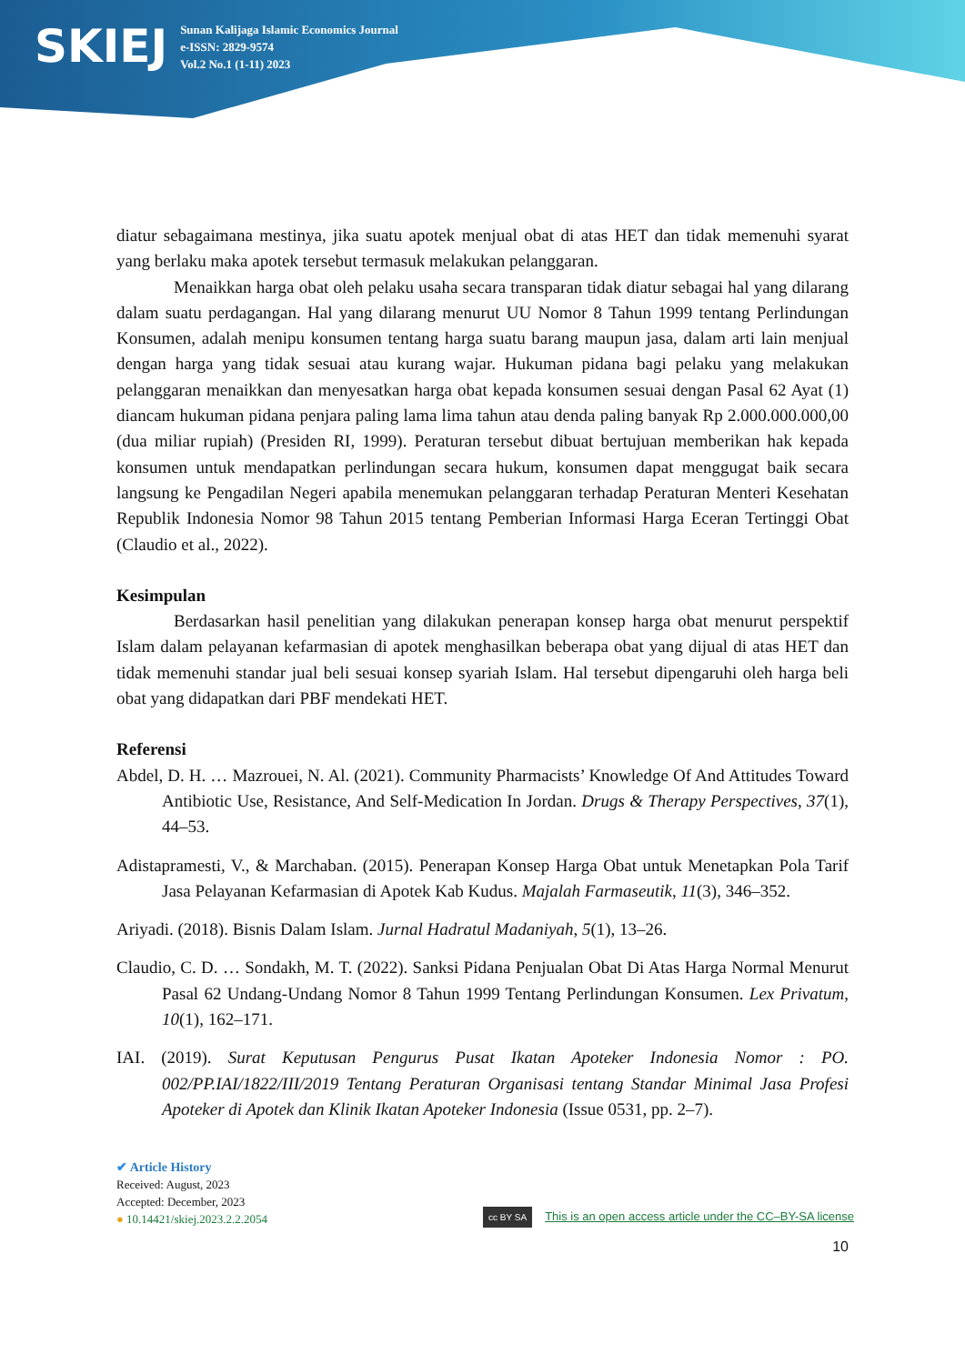SKIEJ
Sunan Kalijaga Islamic Economics Journal
e-ISSN: 2829-9574
Vol.2 No.1 (1-11) 2023
diatur sebagaimana mestinya, jika suatu apotek menjual obat di atas HET dan tidak memenuhi syarat yang berlaku maka apotek tersebut termasuk melakukan pelanggaran.
Menaikkan harga obat oleh pelaku usaha secara transparan tidak diatur sebagai hal yang dilarang dalam suatu perdagangan. Hal yang dilarang menurut UU Nomor 8 Tahun 1999 tentang Perlindungan Konsumen, adalah menipu konsumen tentang harga suatu barang maupun jasa, dalam arti lain menjual dengan harga yang tidak sesuai atau kurang wajar. Hukuman pidana bagi pelaku yang melakukan pelanggaran menaikkan dan menyesatkan harga obat kepada konsumen sesuai dengan Pasal 62 Ayat (1) diancam hukuman pidana penjara paling lama lima tahun atau denda paling banyak Rp 2.000.000.000,00 (dua miliar rupiah) (Presiden RI, 1999). Peraturan tersebut dibuat bertujuan memberikan hak kepada konsumen untuk mendapatkan perlindungan secara hukum, konsumen dapat menggugat baik secara langsung ke Pengadilan Negeri apabila menemukan pelanggaran terhadap Peraturan Menteri Kesehatan Republik Indonesia Nomor 98 Tahun 2015 tentang Pemberian Informasi Harga Eceran Tertinggi Obat (Claudio et al., 2022).
Kesimpulan
Berdasarkan hasil penelitian yang dilakukan penerapan konsep harga obat menurut perspektif Islam dalam pelayanan kefarmasian di apotek menghasilkan beberapa obat yang dijual di atas HET dan tidak memenuhi standar jual beli sesuai konsep syariah Islam. Hal tersebut dipengaruhi oleh harga beli obat yang didapatkan dari PBF mendekati HET.
Referensi
Abdel, D. H. … Mazrouei, N. Al. (2021). Community Pharmacists’ Knowledge Of And Attitudes Toward Antibiotic Use, Resistance, And Self-Medication In Jordan. Drugs & Therapy Perspectives, 37(1), 44–53.
Adistapramesti, V., & Marchaban. (2015). Penerapan Konsep Harga Obat untuk Menetapkan Pola Tarif Jasa Pelayanan Kefarmasian di Apotek Kab Kudus. Majalah Farmaseutik, 11(3), 346–352.
Ariyadi. (2018). Bisnis Dalam Islam. Jurnal Hadratul Madaniyah, 5(1), 13–26.
Claudio, C. D. … Sondakh, M. T. (2022). Sanksi Pidana Penjualan Obat Di Atas Harga Normal Menurut Pasal 62 Undang-Undang Nomor 8 Tahun 1999 Tentang Perlindungan Konsumen. Lex Privatum, 10(1), 162–171.
IAI. (2019). Surat Keputusan Pengurus Pusat Ikatan Apoteker Indonesia Nomor : PO. 002/PP.IAI/1822/III/2019 Tentang Peraturan Organisasi tentang Standar Minimal Jasa Profesi Apoteker di Apotek dan Klinik Ikatan Apoteker Indonesia (Issue 0531, pp. 2–7).
✔ Article History
Received: August, 2023
Accepted: December, 2023
● 10.14421/skiej.2023.2.2.2054
cc BY SA This is an open access article under the CC–BY-SA license
10